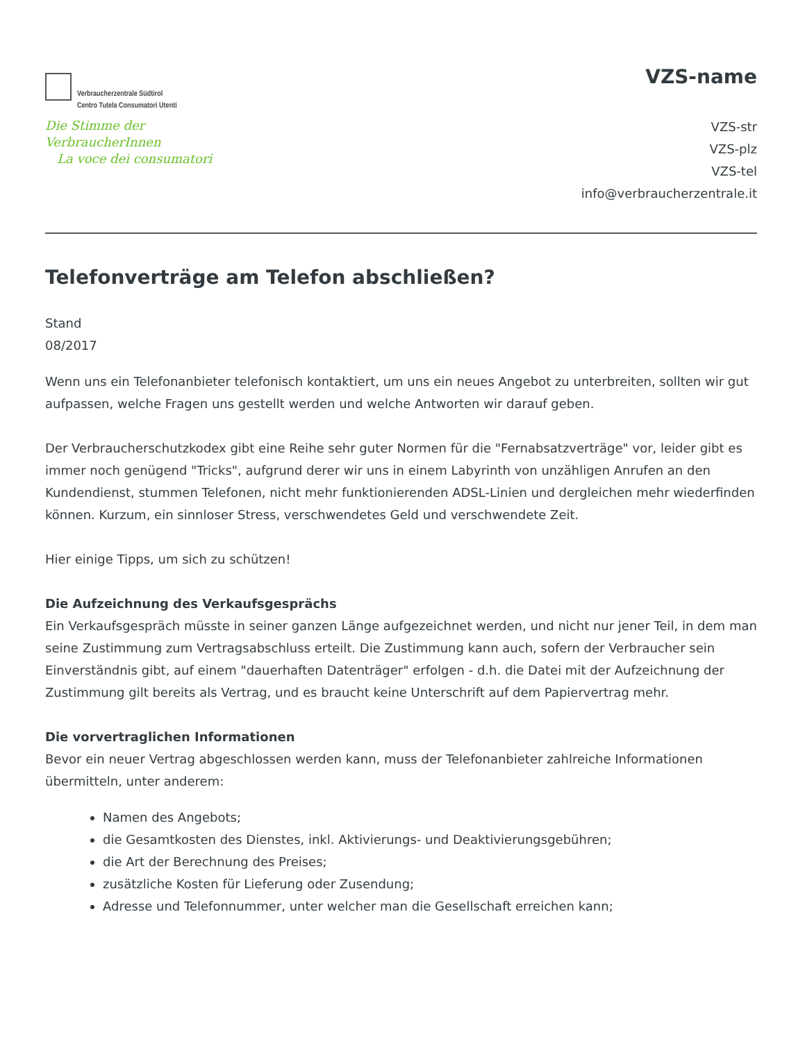Verbraucherzentrale Südtirol
Centro Tutela Consumatori Utenti
Die Stimme der VerbraucherInnen
La voce dei consumatori
VZS-name
VZS-str
VZS-plz
VZS-tel
info@verbraucherzentrale.it
Telefonverträge am Telefon abschließen?
Stand
08/2017
Wenn uns ein Telefonanbieter telefonisch kontaktiert, um uns ein neues Angebot zu unterbreiten, sollten wir gut aufpassen, welche Fragen uns gestellt werden und welche Antworten wir darauf geben.
Der Verbraucherschutzkodex gibt eine Reihe sehr guter Normen für die "Fernabsatzverträge" vor, leider gibt es immer noch genügend "Tricks", aufgrund derer wir uns in einem Labyrinth von unzähligen Anrufen an den Kundendienst, stummen Telefonen, nicht mehr funktionierenden ADSL-Linien und dergleichen mehr wiederfinden können. Kurzum, ein sinnloser Stress, verschwendetes Geld und verschwendete Zeit.
Hier einige Tipps, um sich zu schützen!
Die Aufzeichnung des Verkaufsgesprächs
Ein Verkaufsgespräch müsste in seiner ganzen Länge aufgezeichnet werden, und nicht nur jener Teil, in dem man seine Zustimmung zum Vertragsabschluss erteilt. Die Zustimmung kann auch, sofern der Verbraucher sein Einverständnis gibt, auf einem "dauerhaften Datenträger" erfolgen - d.h. die Datei mit der Aufzeichnung der Zustimmung gilt bereits als Vertrag, und es braucht keine Unterschrift auf dem Papiervertrag mehr.
Die vorvertraglichen Informationen
Bevor ein neuer Vertrag abgeschlossen werden kann, muss der Telefonanbieter zahlreiche Informationen übermitteln, unter anderem:
Namen des Angebots;
die Gesamtkosten des Dienstes, inkl. Aktivierungs- und Deaktivierungsgebühren;
die Art der Berechnung des Preises;
zusätzliche Kosten für Lieferung oder Zusendung;
Adresse und Telefonnummer, unter welcher man die Gesellschaft erreichen kann;